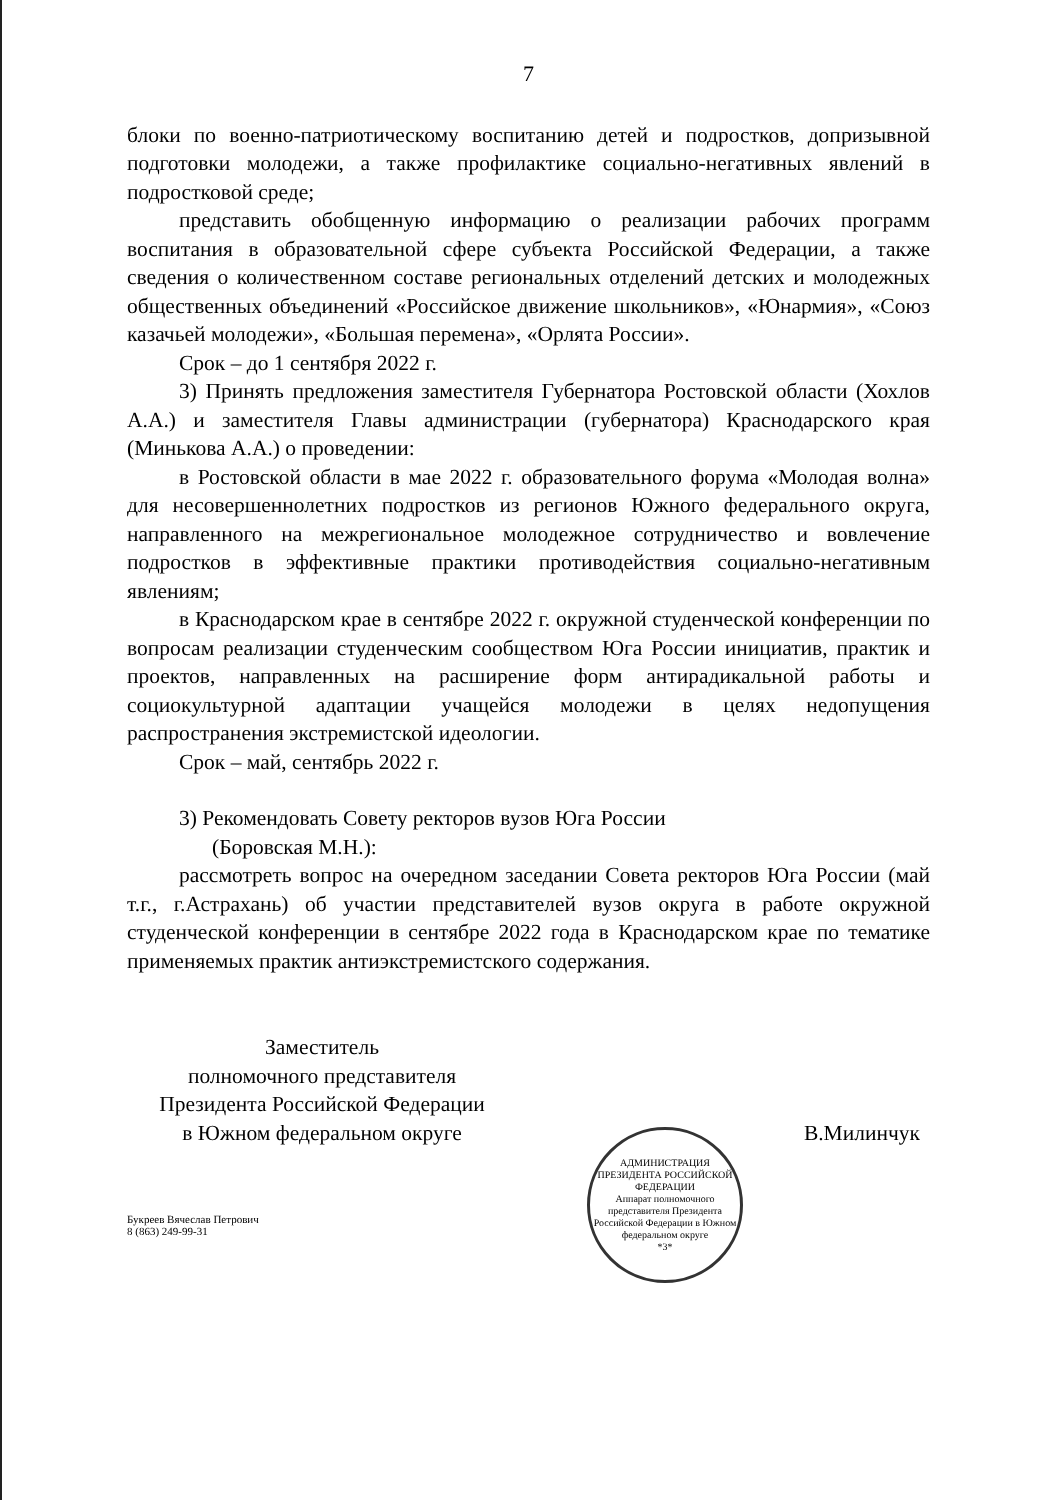7
блоки по военно-патриотическому воспитанию детей и подростков, допризывной подготовки молодежи, а также профилактике социально-негативных явлений в подростковой среде;
представить обобщенную информацию о реализации рабочих программ воспитания в образовательной сфере субъекта Российской Федерации, а также сведения о количественном составе региональных отделений детских и молодежных общественных объединений «Российское движение школьников», «Юнармия», «Союз казачьей молодежи», «Большая перемена», «Орлята России».
Срок – до 1 сентября 2022 г.
3) Принять предложения заместителя Губернатора Ростовской области (Хохлов А.А.) и заместителя Главы администрации (губернатора) Краснодарского края (Минькова А.А.) о проведении:
в Ростовской области в мае 2022 г. образовательного форума «Молодая волна» для несовершеннолетних подростков из регионов Южного федерального округа, направленного на межрегиональное молодежное сотрудничество и вовлечение подростков в эффективные практики противодействия социально-негативным явлениям;
в Краснодарском крае в сентябре 2022 г. окружной студенческой конференции по вопросам реализации студенческим сообществом Юга России инициатив, практик и проектов, направленных на расширение форм антирадикальной работы и социокультурной адаптации учащейся молодежи в целях недопущения распространения экстремистской идеологии.
Срок – май, сентябрь 2022 г.
3) Рекомендовать Совету ректоров вузов Юга России
(Боровская М.Н.):
рассмотреть вопрос на очередном заседании Совета ректоров Юга России (май т.г., г.Астрахань) об участии представителей вузов округа в работе окружной студенческой конференции в сентябре 2022 года в Краснодарском крае по тематике применяемых практик антиэкстремистского содержания.
Заместитель
полномочного представителя
Президента Российской Федерации
в Южном федеральном округе
В.Милинчук
АДМИНИСТРАЦИЯ ПРЕЗИДЕНТА РОССИЙСКОЙ ФЕДЕРАЦИИ
Аппарат полномочного представителя Президента Российской Федерации в Южном федеральном округе
*3*
Букреев Вячеслав Петрович
8 (863) 249-99-31